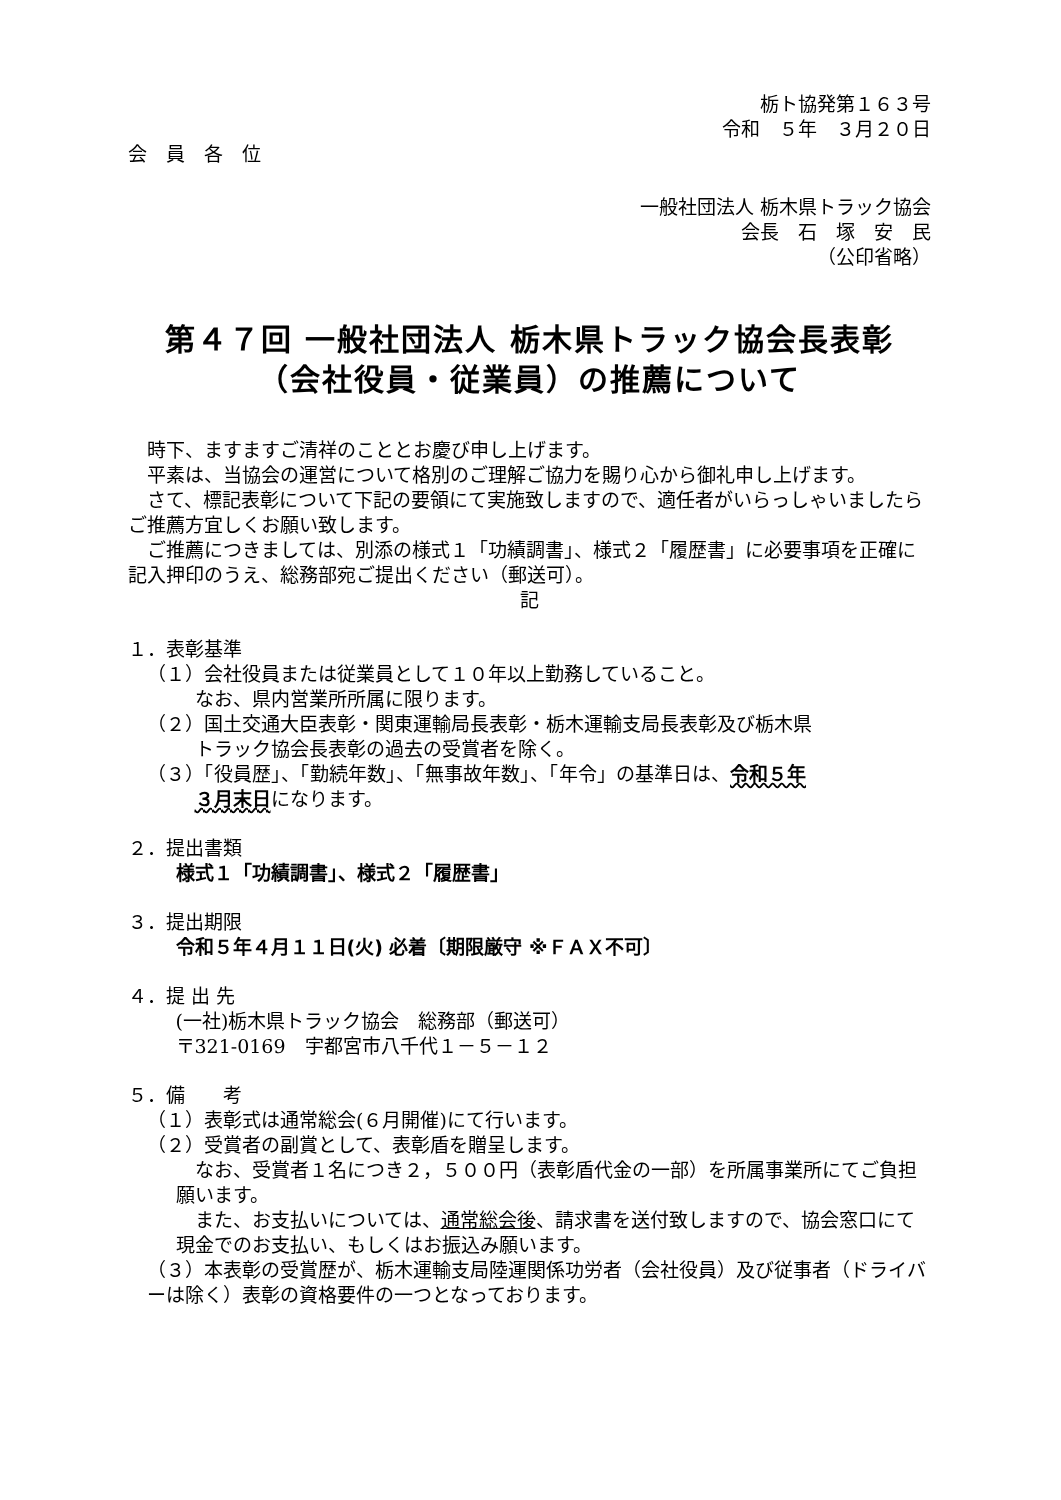栃ト協発第１６３号
令和　５年　３月２０日
会　員　各　位
一般社団法人 栃木県トラック協会
会長　石　塚　安　民
（公印省略）
第４７回 一般社団法人 栃木県トラック協会長表彰
（会社役員・従業員）の推薦について
時下、ますますご清祥のこととお慶び申し上げます。
平素は、当協会の運営について格別のご理解ご協力を賜り心から御礼申し上げます。
さて、標記表彰について下記の要領にて実施致しますので、適任者がいらっしゃいましたらご推薦方宜しくお願い致します。
ご推薦につきましては、別添の様式１「功績調書」、様式２「履歴書」に必要事項を正確に記入押印のうえ、総務部宛ご提出ください（郵送可）。
記
１．表彰基準
（１）会社役員または従業員として１０年以上勤務していること。
なお、県内営業所所属に限ります。
（２）国土交通大臣表彰・関東運輸局長表彰・栃木運輸支局長表彰及び栃木県
トラック協会長表彰の過去の受賞者を除く。
（３）「役員歴」、「勤続年数」、「無事故年数」、「年令」の基準日は、令和５年
３月末日になります。
２．提出書類
様式１「功績調書」、様式２「履歴書」
３．提出期限
令和５年４月１１日(火) 必着〔期限厳守 ※ＦＡＸ不可〕
４．提 出 先
(一社)栃木県トラック協会　総務部（郵送可）
〒321-0169　宇都宮市八千代１－５－１２
５．備　　考
（１）表彰式は通常総会(６月開催)にて行います。
（２）受賞者の副賞として、表彰盾を贈呈します。
なお、受賞者１名につき２，５００円（表彰盾代金の一部）を所属事業所にてご負担願います。
また、お支払いについては、通常総会後、請求書を送付致しますので、協会窓口にて現金でのお支払い、もしくはお振込み願います。
（３）本表彰の受賞歴が、栃木運輸支局陸運関係功労者（会社役員）及び従事者（ドライバーは除く）表彰の資格要件の一つとなっております。